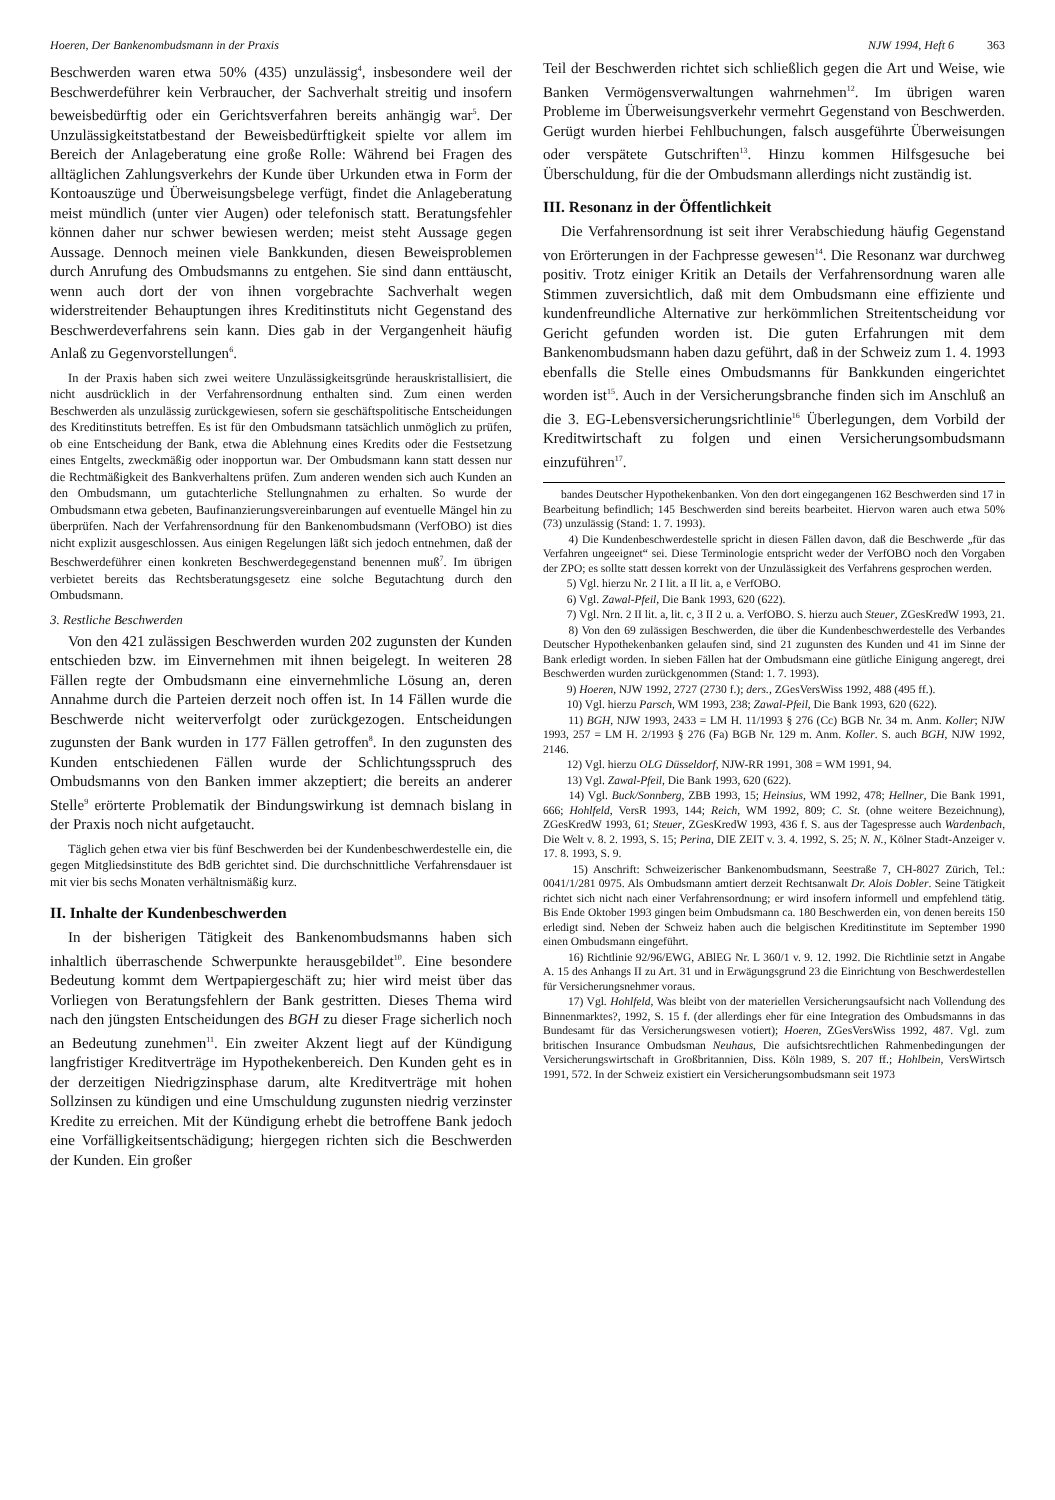Hoeren, Der Bankenombudsmann in der Praxis
NJW 1994, Heft 6 363
Beschwerden waren etwa 50% (435) unzulässig<sup>4</sup>, insbesondere weil der Beschwerdeführer kein Verbraucher, der Sachverhalt streitig und insofern beweisbedürftig oder ein Gerichtsverfahren bereits anhängig war<sup>5</sup>. Der Unzulässigkeitstatbestand der Beweisbedürftigkeit spielte vor allem im Bereich der Anlageberatung eine große Rolle: Während bei Fragen des alltäglichen Zahlungsverkehrs der Kunde über Urkunden etwa in Form der Kontoauszüge und Überweisungsbelege verfügt, findet die Anlageberatung meist mündlich (unter vier Augen) oder telefonisch statt. Beratungsfehler können daher nur schwer bewiesen werden; meist steht Aussage gegen Aussage. Dennoch meinen viele Bankkunden, diesen Beweisproblemen durch Anrufung des Ombudsmanns zu entgehen. Sie sind dann enttäuscht, wenn auch dort der von ihnen vorgebrachte Sachverhalt wegen widerstreitender Behauptungen ihres Kreditinstituts nicht Gegenstand des Beschwerdeverfahrens sein kann. Dies gab in der Vergangenheit häufig Anlaß zu Gegenvorstellungen<sup>6</sup>.
In der Praxis haben sich zwei weitere Unzulässigkeitsgründe herauskristallisiert, die nicht ausdrücklich in der Verfahrensordnung enthalten sind. Zum einen werden Beschwerden als unzulässig zurückgewiesen, sofern sie geschäftspolitische Entscheidungen des Kreditinstituts betreffen. Es ist für den Ombudsmann tatsächlich unmöglich zu prüfen, ob eine Entscheidung der Bank, etwa die Ablehnung eines Kredits oder die Festsetzung eines Entgelts, zweckmäßig oder inopportun war. Der Ombudsmann kann statt dessen nur die Rechtmäßigkeit des Bankverhaltens prüfen. Zum anderen wenden sich auch Kunden an den Ombudsmann, um gutachterliche Stellungnahmen zu erhalten. So wurde der Ombudsmann etwa gebeten, Baufinanzierungsvereinbarungen auf eventuelle Mängel hin zu überprüfen. Nach der Verfahrensordnung für den Bankenombudsmann (VerfOBO) ist dies nicht explizit ausgeschlossen. Aus einigen Regelungen läßt sich jedoch entnehmen, daß der Beschwerdeführer einen konkreten Beschwerdegegenstand benennen muß<sup>7</sup>. Im übrigen verbietet bereits das Rechtsberatungsgesetz eine solche Begutachtung durch den Ombudsmann.
3. Restliche Beschwerden
Von den 421 zulässigen Beschwerden wurden 202 zugunsten der Kunden entschieden bzw. im Einvernehmen mit ihnen beigelegt. In weiteren 28 Fällen regte der Ombudsmann eine einvernehmliche Lösung an, deren Annahme durch die Parteien derzeit noch offen ist. In 14 Fällen wurde die Beschwerde nicht weiterverfolgt oder zurückgezogen. Entscheidungen zugunsten der Bank wurden in 177 Fällen getroffen<sup>8</sup>. In den zugunsten des Kunden entschiedenen Fällen wurde der Schlichtungsspruch des Ombudsmanns von den Banken immer akzeptiert; die bereits an anderer Stelle<sup>9</sup> erörterte Problematik der Bindungswirkung ist demnach bislang in der Praxis noch nicht aufgetaucht.
Täglich gehen etwa vier bis fünf Beschwerden bei der Kundenbeschwerdestelle ein, die gegen Mitgliedsinstitute des BdB gerichtet sind. Die durchschnittliche Verfahrensdauer ist mit vier bis sechs Monaten verhältnismäßig kurz.
II. Inhalte der Kundenbeschwerden
In der bisherigen Tätigkeit des Bankenombudsmanns haben sich inhaltlich überraschende Schwerpunkte herausgebildet<sup>10</sup>. Eine besondere Bedeutung kommt dem Wertpapiergeschäft zu; hier wird meist über das Vorliegen von Beratungsfehlern der Bank gestritten. Dieses Thema wird nach den jüngsten Entscheidungen des BGH zu dieser Frage sicherlich noch an Bedeutung zunehmen<sup>11</sup>. Ein zweiter Akzent liegt auf der Kündigung langfristiger Kreditverträge im Hypothekenbereich. Den Kunden geht es in der derzeitigen Niedrigzinsphase darum, alte Kreditverträge mit hohen Sollzinsen zu kündigen und eine Umschuldung zugunsten niedrig verzinster Kredite zu erreichen. Mit der Kündigung erhebt die betroffene Bank jedoch eine Vorfälligkeitsentschädigung; hiergegen richten sich die Beschwerden der Kunden. Ein großer
Teil der Beschwerden richtet sich schließlich gegen die Art und Weise, wie Banken Vermögensverwaltungen wahrnehmen<sup>12</sup>. Im übrigen waren Probleme im Überweisungsverkehr vermehrt Gegenstand von Beschwerden. Gerügt wurden hierbei Fehlbuchungen, falsch ausgeführte Überweisungen oder verspätete Gutschriften<sup>13</sup>. Hinzu kommen Hilfsgesuche bei Überschuldung, für die der Ombudsmann allerdings nicht zuständig ist.
III. Resonanz in der Öffentlichkeit
Die Verfahrensordnung ist seit ihrer Verabschiedung häufig Gegenstand von Erörterungen in der Fachpresse gewesen<sup>14</sup>. Die Resonanz war durchweg positiv. Trotz einiger Kritik an Details der Verfahrensordnung waren alle Stimmen zuversichtlich, daß mit dem Ombudsmann eine effiziente und kundenfreundliche Alternative zur herkömmlichen Streitentscheidung vor Gericht gefunden worden ist. Die guten Erfahrungen mit dem Bankenombudsmann haben dazu geführt, daß in der Schweiz zum 1. 4. 1993 ebenfalls die Stelle eines Ombudsmanns für Bankkunden eingerichtet worden ist<sup>15</sup>. Auch in der Versicherungsbranche finden sich im Anschluß an die 3. EG-Lebensversicherungsrichtlinie<sup>16</sup> Überlegungen, dem Vorbild der Kreditwirtschaft zu folgen und einen Versicherungsombudsmann einzuführen<sup>17</sup>.
bandes Deutscher Hypothekenbanken. Von den dort eingegangenen 162 Beschwerden sind 17 in Bearbeitung befindlich; 145 Beschwerden sind bereits bearbeitet. Hiervon waren auch etwa 50% (73) unzulässig (Stand: 1. 7. 1993).
4) Die Kundenbeschwerdestelle spricht in diesen Fällen davon, daß die Beschwerde „für das Verfahren ungeeignet“ sei. Diese Terminologie entspricht weder der VerfOBO noch den Vorgaben der ZPO; es sollte statt dessen korrekt von der Unzulässigkeit des Verfahrens gesprochen werden.
5) Vgl. hierzu Nr. 2 I lit. a II lit. a, e VerfOBO.
6) Vgl. Zawal-Pfeil, Die Bank 1993, 620 (622).
7) Vgl. Nrn. 2 II lit. a, lit. c, 3 II 2 u. a. VerfOBO. S. hierzu auch Steuer, ZGesKredW 1993, 21.
8) Von den 69 zulässigen Beschwerden, die über die Kundenbeschwerdestelle des Verbandes Deutscher Hypothekenbanken gelaufen sind, sind 21 zugunsten des Kunden und 41 im Sinne der Bank erledigt worden. In sieben Fällen hat der Ombudsmann eine gütliche Einigung angeregt, drei Beschwerden wurden zurückgenommen (Stand: 1. 7. 1993).
9) Hoeren, NJW 1992, 2727 (2730 f.); ders., ZGesVersWiss 1992, 488 (495 ff.).
10) Vgl. hierzu Parsch, WM 1993, 238; Zawal-Pfeil, Die Bank 1993, 620 (622).
11) BGH, NJW 1993, 2433 = LM H. 11/1993 § 276 (Cc) BGB Nr. 34 m. Anm. Koller; NJW 1993, 257 = LM H. 2/1993 § 276 (Fa) BGB Nr. 129 m. Anm. Koller. S. auch BGH, NJW 1992, 2146.
12) Vgl. hierzu OLG Düsseldorf, NJW-RR 1991, 308 = WM 1991, 94.
13) Vgl. Zawal-Pfeil, Die Bank 1993, 620 (622).
14) Vgl. Buck/Sonnberg, ZBB 1993, 15; Heinsius, WM 1992, 478; Hellner, Die Bank 1991, 666; Hohlfeld, VersR 1993, 144; Reich, WM 1992, 809; C. St. (ohne weitere Bezeichnung), ZGesKredW 1993, 61; Steuer, ZGesKredW 1993, 436 f. S. aus der Tagespresse auch Wardenbach, Die Welt v. 8. 2. 1993, S. 15; Perina, DIE ZEIT v. 3. 4. 1992, S. 25; N. N., Kölner Stadt-Anzeiger v. 17. 8. 1993, S. 9.
15) Anschrift: Schweizerischer Bankenombudsmann, Seestraße 7, CH-8027 Zürich, Tel.: 0041/1/281 0975. Als Ombudsmann amtiert derzeit Rechtsanwalt Dr. Alois Dobler. Seine Tätigkeit richtet sich nicht nach einer Verfahrensordnung; er wird insofern informell und empfehlend tätig. Bis Ende Oktober 1993 gingen beim Ombudsmann ca. 180 Beschwerden ein, von denen bereits 150 erledigt sind. Neben der Schweiz haben auch die belgischen Kreditinstitute im September 1990 einen Ombudsmann eingeführt.
16) Richtlinie 92/96/EWG, ABlEG Nr. L 360/1 v. 9. 12. 1992. Die Richtlinie setzt in Angabe A. 15 des Anhangs II zu Art. 31 und in Erwägungsgrund 23 die Einrichtung von Beschwerdestellen für Versicherungsnehmer voraus.
17) Vgl. Hohlfeld, Was bleibt von der materiellen Versicherungsaufsicht nach Vollendung des Binnenmarktes?, 1992, S. 15 f. (der allerdings eher für eine Integration des Ombudsmanns in das Bundesamt für das Versicherungswesen votiert); Hoeren, ZGesVersWiss 1992, 487. Vgl. zum britischen Insurance Ombudsman Neuhaus, Die aufsichtsrechtlichen Rahmenbedingungen der Versicherungswirtschaft in Großbritannien, Diss. Köln 1989, S. 207 ff.; Hohlbein, VersWirtsch 1991, 572. In der Schweiz existiert ein Versicherungsombudsmann seit 1973